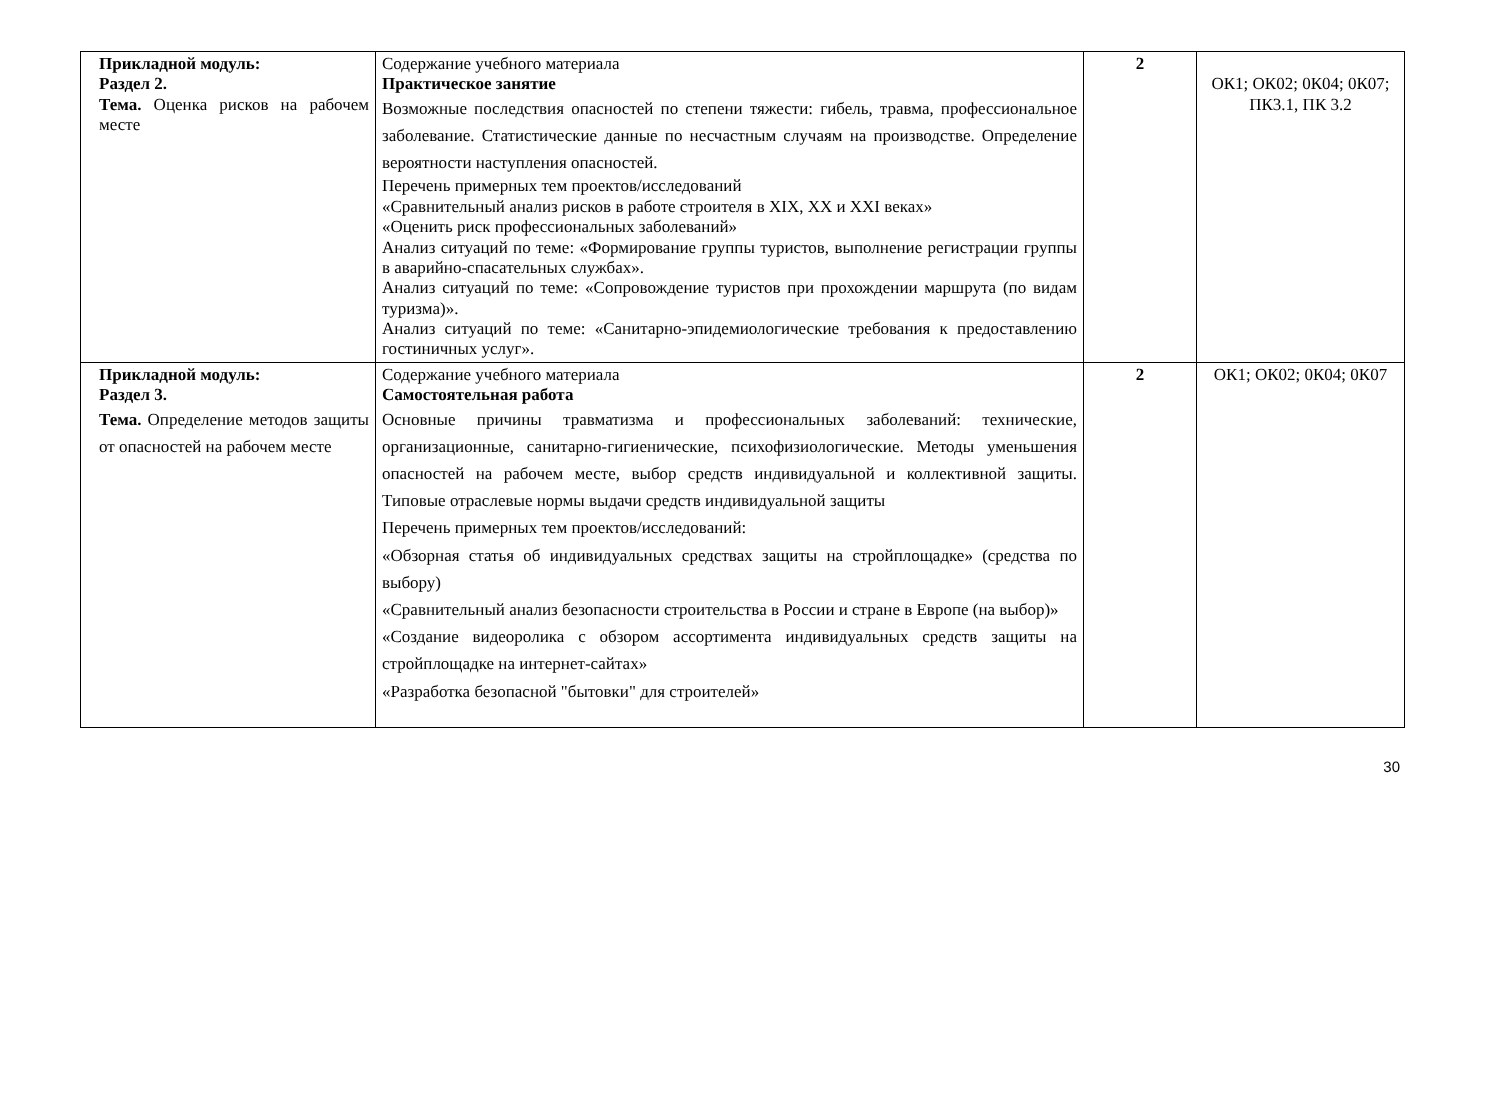| Прикладной модуль: Раздел 2. Тема. Оценка рисков на рабочем месте | Содержание учебного материала Практическое занятие Возможные последствия опасностей по степени тяжести: гибель, травма, профессиональное заболевание. Статистические данные по несчастным случаям на производстве. Определение вероятности наступления опасностей. Перечень примерных тем проектов/исследований «Сравнительный анализ рисков в работе строителя в XIX, XX и XXI веках» «Оценить риск профессиональных заболеваний» Анализ ситуаций по теме: «Формирование группы туристов, выполнение регистрации группы в аварийно-спасательных службах». Анализ ситуаций по теме: «Сопровождение туристов при прохождении маршрута (по видам туризма)». Анализ ситуаций по теме: «Санитарно-эпидемиологические требования к предоставлению гостиничных услуг». | 2 | ОК1; ОК02; 0К04; 0К07; ПК3.1, ПК 3.2 |
| Прикладной модуль: Раздел 3. Тема. Определение методов защиты от опасностей на рабочем месте | Содержание учебного материала Самостоятельная работа Основные причины травматизма и профессиональных заболеваний: технические, организационные, санитарно-гигиенические, психофизиологические. Методы уменьшения опасностей на рабочем месте, выбор средств индивидуальной и коллективной защиты. Типовые отраслевые нормы выдачи средств индивидуальной защиты Перечень примерных тем проектов/исследований: «Обзорная статья об индивидуальных средствах защиты на стройплощадке» (средства по выбору) «Сравнительный анализ безопасности строительства в России и стране в Европе (на выбор)» «Создание видеоролика с обзором ассортимента индивидуальных средств защиты на стройплощадке на интернет-сайтах» «Разработка безопасной "бытовки" для строителей» | 2 | ОК1; ОК02; 0К04; 0К07 |
30